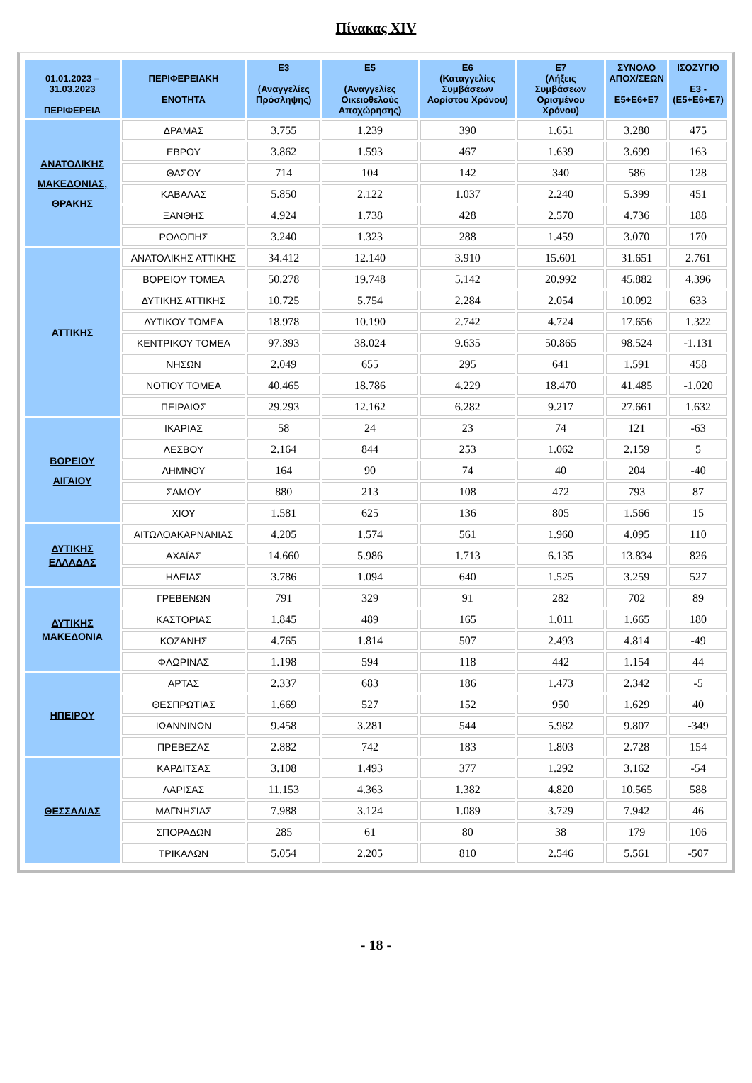Πίνακας XIV
| 01.01.2023 – 31.03.2023 ΠΕΡΙΦΕΡΕΙΑ | ΠΕΡΙΦΕΡΕΙΑΚΗ ΕΝΟΤΗΤΑ | Ε3 (Αναγγελίες Πρόσληψης) | Ε5 (Αναγγελίες Οικειοθελούς Αποχώρησης) | Ε6 (Καταγγελίες Συμβάσεων Αορίστου Χρόνου) | Ε7 (Λήξεις Συμβάσεων Ορισμένου Χρόνου) | ΣΥΝΟΛΟ ΑΠΟΧ/ΣΕΩΝ Ε5+Ε6+Ε7 | ΙΣΟΖΥΓΙΟ Ε3 -(Ε5+Ε6+Ε7) |
| --- | --- | --- | --- | --- | --- | --- | --- |
| ΑΝΑΤΟΛΙΚΗΣ ΜΑΚΕΔΟΝΙΑΣ, ΘΡΑΚΗΣ | ΔΡΑΜΑΣ | 3.755 | 1.239 | 390 | 1.651 | 3.280 | 475 |
| | ΕΒΡΟΥ | 3.862 | 1.593 | 467 | 1.639 | 3.699 | 163 |
| | ΘΑΣΟΥ | 714 | 104 | 142 | 340 | 586 | 128 |
| | ΚΑΒΑΛΑΣ | 5.850 | 2.122 | 1.037 | 2.240 | 5.399 | 451 |
| | ΞΑΝΘΗΣ | 4.924 | 1.738 | 428 | 2.570 | 4.736 | 188 |
| | ΡΟΔΟΠΗΣ | 3.240 | 1.323 | 288 | 1.459 | 3.070 | 170 |
| ΑΤΤΙΚΗΣ | ΑΝΑΤΟΛΙΚΗΣ ΑΤΤΙΚΗΣ | 34.412 | 12.140 | 3.910 | 15.601 | 31.651 | 2.761 |
| | ΒΟΡΕΙΟΥ ΤΟΜΕΑ | 50.278 | 19.748 | 5.142 | 20.992 | 45.882 | 4.396 |
| | ΔΥΤΙΚΗΣ ΑΤΤΙΚΗΣ | 10.725 | 5.754 | 2.284 | 2.054 | 10.092 | 633 |
| | ΔΥΤΙΚΟΥ ΤΟΜΕΑ | 18.978 | 10.190 | 2.742 | 4.724 | 17.656 | 1.322 |
| | ΚΕΝΤΡΙΚΟΥ ΤΟΜΕΑ | 97.393 | 38.024 | 9.635 | 50.865 | 98.524 | -1.131 |
| | ΝΗΣΩΝ | 2.049 | 655 | 295 | 641 | 1.591 | 458 |
| | ΝΟΤΙΟΥ ΤΟΜΕΑ | 40.465 | 18.786 | 4.229 | 18.470 | 41.485 | -1.020 |
| | ΠΕΙΡΑΙΩΣ | 29.293 | 12.162 | 6.282 | 9.217 | 27.661 | 1.632 |
| ΒΟΡΕΙΟΥ ΑΙΓΑΙΟΥ | ΙΚΑΡΙΑΣ | 58 | 24 | 23 | 74 | 121 | -63 |
| | ΛΕΣΒΟΥ | 2.164 | 844 | 253 | 1.062 | 2.159 | 5 |
| | ΛΗΜΝΟΥ | 164 | 90 | 74 | 40 | 204 | -40 |
| | ΣΑΜΟΥ | 880 | 213 | 108 | 472 | 793 | 87 |
| | ΧΙΟΥ | 1.581 | 625 | 136 | 805 | 1.566 | 15 |
| ΔΥΤΙΚΗΣ ΕΛΛΑΔΑΣ | ΑΙΤΩΛΟΑΚΑΡΝΑΝΙΑΣ | 4.205 | 1.574 | 561 | 1.960 | 4.095 | 110 |
| | ΑΧΑΪΑΣ | 14.660 | 5.986 | 1.713 | 6.135 | 13.834 | 826 |
| | ΗΛΕΙΑΣ | 3.786 | 1.094 | 640 | 1.525 | 3.259 | 527 |
| ΔΥΤΙΚΗΣ ΜΑΚΕΔΟΝΙΑ | ΓΡΕΒΕΝΩΝ | 791 | 329 | 91 | 282 | 702 | 89 |
| | ΚΑΣΤΟΡΙΑΣ | 1.845 | 489 | 165 | 1.011 | 1.665 | 180 |
| | ΚΟΖΑΝΗΣ | 4.765 | 1.814 | 507 | 2.493 | 4.814 | -49 |
| | ΦΛΩΡΙΝΑΣ | 1.198 | 594 | 118 | 442 | 1.154 | 44 |
| ΗΠΕΙΡΟΥ | ΑΡΤΑΣ | 2.337 | 683 | 186 | 1.473 | 2.342 | -5 |
| | ΘΕΣΠΡΩΤΙΑΣ | 1.669 | 527 | 152 | 950 | 1.629 | 40 |
| | ΙΩΑΝΝΙΝΩΝ | 9.458 | 3.281 | 544 | 5.982 | 9.807 | -349 |
| | ΠΡΕΒΕΖΑΣ | 2.882 | 742 | 183 | 1.803 | 2.728 | 154 |
| ΘΕΣΣΑΛΙΑΣ | ΚΑΡΔΙΤΣΑΣ | 3.108 | 1.493 | 377 | 1.292 | 3.162 | -54 |
| | ΛΑΡΙΣΑΣ | 11.153 | 4.363 | 1.382 | 4.820 | 10.565 | 588 |
| | ΜΑΓΝΗΣΙΑΣ | 7.988 | 3.124 | 1.089 | 3.729 | 7.942 | 46 |
| | ΣΠΟΡΑΔΩΝ | 285 | 61 | 80 | 38 | 179 | 106 |
| | ΤΡΙΚΑΛΩΝ | 5.054 | 2.205 | 810 | 2.546 | 5.561 | -507 |
- 18 -